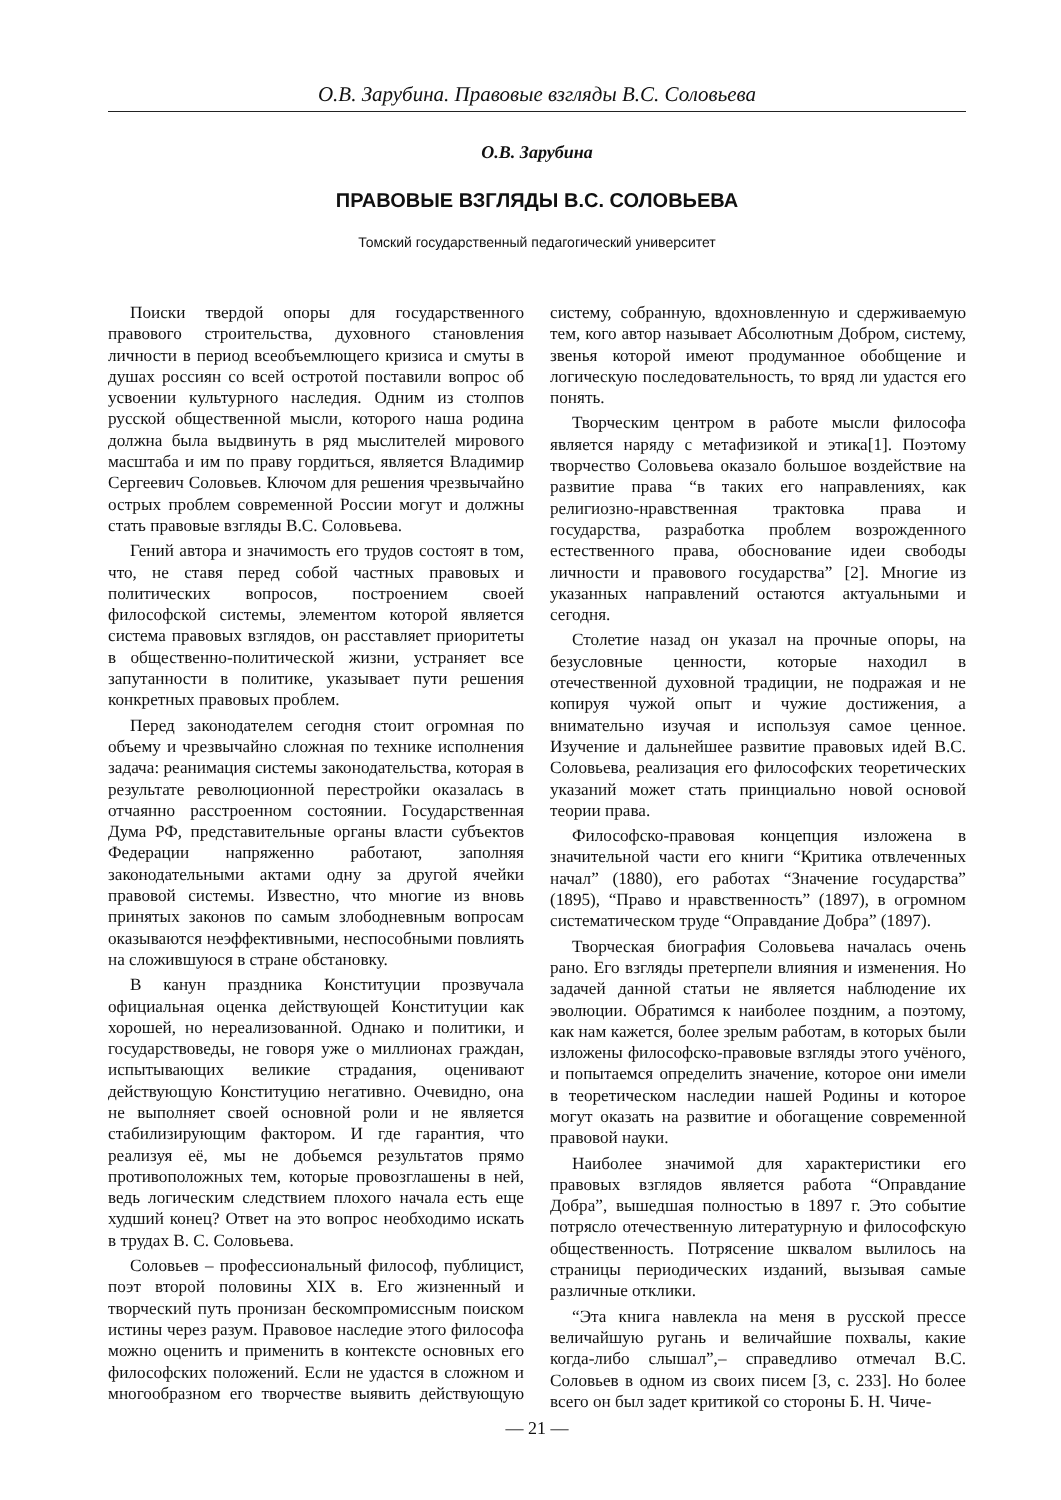О.В. Зарубина. Правовые взгляды В.С. Соловьева
О.В. Зарубина
ПРАВОВЫЕ ВЗГЛЯДЫ В.С. СОЛОВЬЕВА
Томский государственный педагогический университет
Поиски твердой опоры для государственного правового строительства, духовного становления личности в период всеобъемлющего кризиса и смуты в душах россиян со всей остротой поставили вопрос об усвоении культурного наследия. Одним из столпов русской общественной мысли, которого наша родина должна была выдвинуть в ряд мыслителей мирового масштаба и им по праву гордиться, является Владимир Сергеевич Соловьев. Ключом для решения чрезвычайно острых проблем современной России могут и должны стать правовые взгляды В.С. Соловьева.
Гений автора и значимость его трудов состоят в том, что, не ставя перед собой частных правовых и политических вопросов, построением своей философской системы, элементом которой является система правовых взглядов, он расставляет приоритеты в общественно-политической жизни, устраняет все запутанности в политике, указывает пути решения конкретных правовых проблем.
Перед законодателем сегодня стоит огромная по объему и чрезвычайно сложная по технике исполнения задача: реанимация системы законодательства, которая в результате революционной перестройки оказалась в отчаянно расстроенном состоянии. Государственная Дума РФ, представительные органы власти субъектов Федерации напряженно работают, заполняя законодательными актами одну за другой ячейки правовой системы. Известно, что многие из вновь принятых законов по самым злободневным вопросам оказываются неэффективными, неспособными повлиять на сложившуюся в стране обстановку.
В канун праздника Конституции прозвучала официальная оценка действующей Конституции как хорошей, но нереализованной. Однако и политики, и государствоведы, не говоря уже о миллионах граждан, испытывающих великие страдания, оценивают действующую Конституцию негативно. Очевидно, она не выполняет своей основной роли и не является стабилизирующим фактором. И где гарантия, что реализуя её, мы не добьемся результатов прямо противоположных тем, которые провозглашены в ней, ведь логическим следствием плохого начала есть еще худший конец? Ответ на это вопрос необходимо искать в трудах В. С. Соловьева.
Соловьев – профессиональный философ, публицист, поэт второй половины XIX в. Его жизненный и творческий путь пронизан бескомпромиссным поиском истины через разум. Правовое наследие этого философа можно оценить и применить в контексте основных его философских положений. Если не удастся в сложном и многообразном его творчестве выявить действующую систему, собранную, вдохновленную и сдерживаемую тем, кого автор называет Абсолютным Добром, систему, звенья которой имеют продуманное обобщение и логическую последовательность, то вряд ли удастся его понять.
Творческим центром в работе мысли философа является наряду с метафизикой и этика[1]. Поэтому творчество Соловьева оказало большое воздействие на развитие права “в таких его направлениях, как религиозно-нравственная трактовка права и государства, разработка проблем возрожденного естественного права, обоснование идеи свободы личности и правового государства” [2]. Многие из указанных направлений остаются актуальными и сегодня.
Столетие назад он указал на прочные опоры, на безусловные ценности, которые находил в отечественной духовной традиции, не подражая и не копируя чужой опыт и чужие достижения, а внимательно изучая и используя самое ценное. Изучение и дальнейшее развитие правовых идей В.С. Соловьева, реализация его философских теоретических указаний может стать принциально новой основой теории права.
Философско-правовая концепция изложена в значительной части его книги “Критика отвлеченных начал” (1880), его работах “Значение государства” (1895), “Право и нравственность” (1897), в огромном систематическом труде “Оправдание Добра” (1897).
Творческая биография Соловьева началась очень рано. Его взгляды претерпели влияния и изменения. Но задачей данной статьи не является наблюдение их эволюции. Обратимся к наиболее поздним, а поэтому, как нам кажется, более зрелым работам, в которых были изложены философско-правовые взгляды этого учёного, и попытаемся определить значение, которое они имели в теоретическом наследии нашей Родины и которое могут оказать на развитие и обогащение современной правовой науки.
Наиболее значимой для характеристики его правовых взглядов является работа “Оправдание Добра”, вышедшая полностью в 1897 г. Это событие потрясло отечественную литературную и философскую общественность. Потрясение шквалом вылилось на страницы периодических изданий, вызывая самые различные отклики.
“Эта книга навлекла на меня в русской прессе величайшую ругань и величайшие похвалы, какие когда-либо слышал”,– справедливо отмечал В.С. Соловьев в одном из своих писем [3, с. 233]. Но более всего он был задет критикой со стороны Б. Н. Чиче-
— 21 —